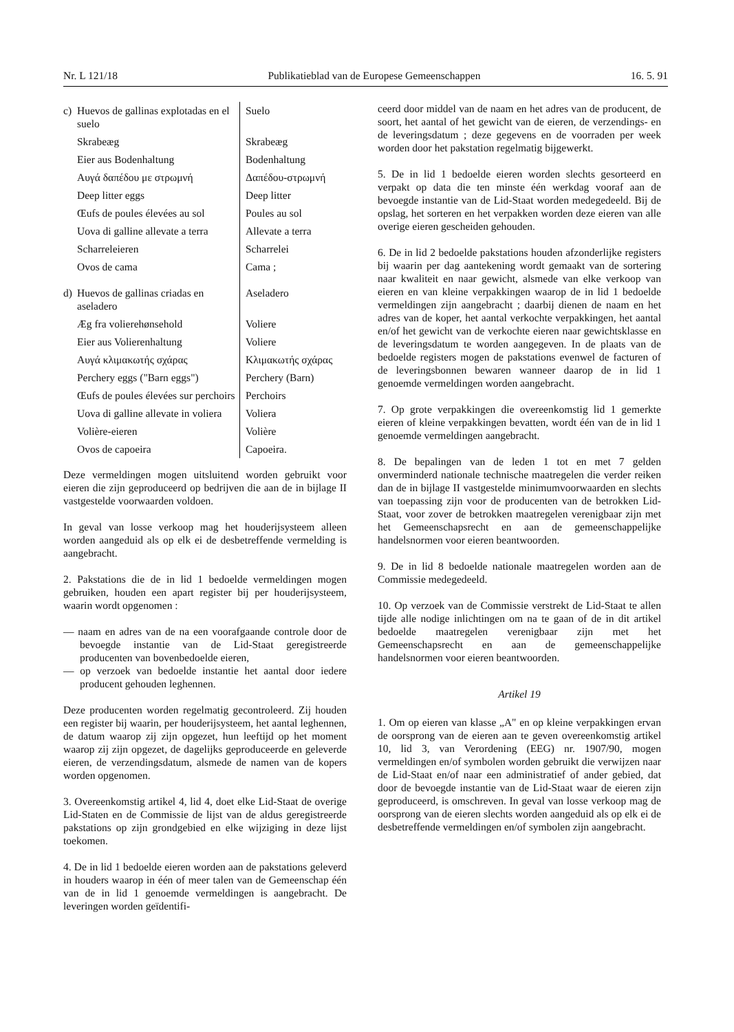Nr. L 121/18 Publikatieblad van de Europese Gemeenschappen 16. 5. 91
| c) Huevos de gallinas explotadas en el suelo | Suelo |
| Skrabeæg | Skrabeæg |
| Eier aus Bodenhaltung | Bodenhaltung |
| Αυγά δαπέδου με στρωμνή | Δαπέδου-στρωμνή |
| Deep litter eggs | Deep litter |
| Œufs de poules élevées au sol | Poules au sol |
| Uova di galline allevate a terra | Allevate a terra |
| Scharreleieren | Scharrelei |
| Ovos de cama | Cama ; |
| d) Huevos de gallinas criadas en aseladero | Aseladero |
| Æg fra volierehønsehold | Voliere |
| Eier aus Volierenhaltung | Voliere |
| Αυγά κλιμακωτής σχάρας | Κλιμακωτής σχάρας |
| Perchery eggs ("Barn eggs") | Perchery (Barn) |
| Œufs de poules élevées sur perchoirs | Perchoirs |
| Uova di galline allevate in voliera | Voliera |
| Volière-eieren | Volière |
| Ovos de capoeira | Capoeira. |
Deze vermeldingen mogen uitsluitend worden gebruikt voor eieren die zijn geproduceerd op bedrijven die aan de in bijlage II vastgestelde voorwaarden voldoen.
In geval van losse verkoop mag het houderijsysteem alleen worden aangeduid als op elk ei de desbetreffende vermelding is aangebracht.
2. Pakstations die de in lid 1 bedoelde vermeldingen mogen gebruiken, houden een apart register bij per houderijsysteem, waarin wordt opgenomen :
— naam en adres van de na een voorafgaande controle door de bevoegde instantie van de Lid-Staat geregistreerde producenten van bovenbedoelde eieren,
— op verzoek van bedoelde instantie het aantal door iedere producent gehouden leghennen.
Deze producenten worden regelmatig gecontroleerd. Zij houden een register bij waarin, per houderijsysteem, het aantal leghennen, de datum waarop zij zijn opgezet, hun leeftijd op het moment waarop zij zijn opgezet, de dagelijks geproduceerde en geleverde eieren, de verzendingsdatum, alsmede de namen van de kopers worden opgenomen.
3. Overeenkomstig artikel 4, lid 4, doet elke Lid-Staat de overige Lid-Staten en de Commissie de lijst van de aldus geregistreerde pakstations op zijn grondgebied en elke wijziging in deze lijst toekomen.
4. De in lid 1 bedoelde eieren worden aan de pakstations geleverd in houders waarop in één of meer talen van de Gemeenschap één van de in lid 1 genoemde vermeldingen is aangebracht. De leveringen worden geïdentifi-
ceerd door middel van de naam en het adres van de producent, de soort, het aantal of het gewicht van de eieren, de verzendings- en de leveringsdatum ; deze gegevens en de voorraden per week worden door het pakstation regelmatig bijgewerkt.
5. De in lid 1 bedoelde eieren worden slechts gesorteerd en verpakt op data die ten minste één werkdag vooraf aan de bevoegde instantie van de Lid-Staat worden medegedeeld. Bij de opslag, het sorteren en het verpakken worden deze eieren van alle overige eieren gescheiden gehouden.
6. De in lid 2 bedoelde pakstations houden afzonderlijke registers bij waarin per dag aantekening wordt gemaakt van de sortering naar kwaliteit en naar gewicht, alsmede van elke verkoop van eieren en van kleine verpakkingen waarop de in lid 1 bedoelde vermeldingen zijn aangebracht ; daarbij dienen de naam en het adres van de koper, het aantal verkochte verpakkingen, het aantal en/of het gewicht van de verkochte eieren naar gewichtsklasse en de leveringsdatum te worden aangegeven. In de plaats van de bedoelde registers mogen de pakstations evenwel de facturen of de leveringsbonnen bewaren wanneer daarop de in lid 1 genoemde vermeldingen worden aangebracht.
7. Op grote verpakkingen die overeenkomstig lid 1 gemerkte eieren of kleine verpakkingen bevatten, wordt één van de in lid 1 genoemde vermeldingen aangebracht.
8. De bepalingen van de leden 1 tot en met 7 gelden onverminderd nationale technische maatregelen die verder reiken dan de in bijlage II vastgestelde minimumvoorwaarden en slechts van toepassing zijn voor de producenten van de betrokken Lid-Staat, voor zover de betrokken maatregelen verenigbaar zijn met het Gemeenschapsrecht en aan de gemeenschappelijke handelsnormen voor eieren beantwoorden.
9. De in lid 8 bedoelde nationale maatregelen worden aan de Commissie medegedeeld.
10. Op verzoek van de Commissie verstrekt de Lid-Staat te allen tijde alle nodige inlichtingen om na te gaan of de in dit artikel bedoelde maatregelen verenigbaar zijn met het Gemeenschapsrecht en aan de gemeenschappelijke handelsnormen voor eieren beantwoorden.
Artikel 19
1. Om op eieren van klasse „A" en op kleine verpakkingen ervan de oorsprong van de eieren aan te geven overeenkomstig artikel 10, lid 3, van Verordening (EEG) nr. 1907/90, mogen vermeldingen en/of symbolen worden gebruikt die verwijzen naar de Lid-Staat en/of naar een administratief of ander gebied, dat door de bevoegde instantie van de Lid-Staat waar de eieren zijn geproduceerd, is omschreven. In geval van losse verkoop mag de oorsprong van de eieren slechts worden aangeduid als op elk ei de desbetreffende vermeldingen en/of symbolen zijn aangebracht.